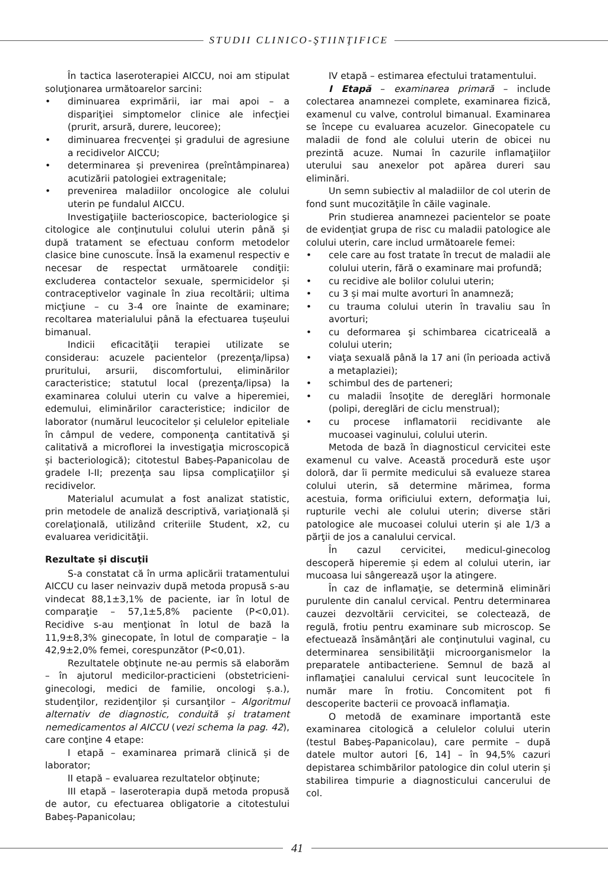STUDII CLINICO-ŞTIINŢIFICE
În tactica laseroterapiei AICCU, noi am stipulat soluţionarea următoarelor sarcini:
• diminuarea exprimării, iar mai apoi – a dispariţiei simptomelor clinice ale infecţiei (prurit, arsură, durere, leucoree);
• diminuarea frecvenţei și gradului de agresiune a recidivelor AICCU;
• determinarea și prevenirea (preîntâmpinarea) acutizării patologiei extragenitale;
• prevenirea maladiilor oncologice ale colului uterin pe fundalul AICCU.
Investigaţiile bacterioscopice, bacteriologice şi citologice ale conţinutului colului uterin până și după tratament se efectuau conform metodelor clasice bine cunoscute. Însă la examenul respectiv e necesar de respectat următoarele condiţii: excluderea contactelor sexuale, spermicidelor și contraceptivelor vaginale în ziua recoltării; ultima micţiune – cu 3-4 ore înainte de examinare; recoltarea materialului până la efectuarea tușeului bimanual.
Indicii eficacităţii terapiei utilizate se considerau: acuzele pacientelor (prezenţa/lipsa) pruritului, arsurii, discomfortului, eliminărilor caracteristice; statutul local (prezenţa/lipsa) la examinarea colului uterin cu valve a hiperemiei, edemului, eliminărilor caracteristice; indicilor de laborator (numărul leucocitelor și celulelor epiteliale în câmpul de vedere, componenţa cantitativă şi calitativă a microflorei la investigaţia microscopică și bacteriologică); citotestul Babeș-Papanicolau de gradele I-II; prezenţa sau lipsa complicaţiilor şi recidivelor.
Materialul acumulat a fost analizat statistic, prin metodele de analiză descriptivă, variaţională și corelaţională, utilizând criteriile Student, x2, cu evaluarea veridicităţii.
Rezultate și discuţii
S-a constatat că în urma aplicării tratamentului AICCU cu laser neinvaziv după metoda propusă s-au vindecat 88,1±3,1% de paciente, iar în lotul de comparaţie – 57,1±5,8% paciente (P<0,01). Recidive s-au menţionat în lotul de bază la 11,9±8,3% ginecopate, în lotul de comparaţie – la 42,9±2,0% femei, corespunzător (P<0,01).
Rezultatele obţinute ne-au permis să elaborăm – în ajutorul medicilor-practicieni (obstetricieni-ginecologi, medici de familie, oncologi ș.a.), studenţilor, rezidenţilor și cursanţilor – Algoritmul alternativ de diagnostic, conduită și tratament nemedicamentos al AICCU (vezi schema la pag. 42), care conţine 4 etape:
I etapă – examinarea primară clinică și de laborator;
II etapă – evaluarea rezultatelor obţinute;
III etapă – laseroterapia după metoda propusă de autor, cu efectuarea obligatorie a citotestului Babeș-Papanicolau;
IV etapă – estimarea efectului tratamentului.
I Etapă – examinarea primară – include colectarea anamnezei complete, examinarea fizică, examenul cu valve, controlul bimanual. Examinarea se începe cu evaluarea acuzelor. Ginecopatele cu maladii de fond ale colului uterin de obicei nu prezintă acuze. Numai în cazurile inflamaţiilor uterului sau anexelor pot apărea dureri sau eliminări.
Un semn subiectiv al maladiilor de col uterin de fond sunt mucozităţile în căile vaginale.
Prin studierea anamnezei pacientelor se poate de evidenţiat grupa de risc cu maladii patologice ale colului uterin, care includ următoarele femei:
• cele care au fost tratate în trecut de maladii ale colului uterin, fără o examinare mai profundă;
• cu recidive ale bolilor colului uterin;
• cu 3 și mai multe avorturi în anamneză;
• cu trauma colului uterin în travaliu sau în avorturi;
• cu deformarea şi schimbarea cicatriceală a colului uterin;
• viaţa sexuală până la 17 ani (în perioada activă a metaplaziei);
• schimbul des de parteneri;
• cu maladii însoţite de dereglări hormonale (polipi, dereglări de ciclu menstrual);
• cu procese inflamatorii recidivante ale mucoasei vaginului, colului uterin.
Metoda de bază în diagnosticul cervicitei este examenul cu valve. Această procedură este uşor doloră, dar îi permite medicului să evalueze starea colului uterin, să determine mărimea, forma acestuia, forma orificiului extern, deformaţia lui, rupturile vechi ale colului uterin; diverse stări patologice ale mucoasei colului uterin și ale 1/3 a părţii de jos a canalului cervical.
În cazul cervicitei, medicul-ginecolog descoperă hiperemie și edem al colului uterin, iar mucoasa lui sângerează uşor la atingere.
În caz de inflamaţie, se determină eliminări purulente din canalul cervical. Pentru determinarea cauzei dezvoltării cervicitei, se colectează, de regulă, frotiu pentru examinare sub microscop. Se efectuează însămânţări ale conţinutului vaginal, cu determinarea sensibilităţii microorganismelor la preparatele antibacteriene. Semnul de bază al inflamaţiei canalului cervical sunt leucocitele în număr mare în frotiu. Concomitent pot fi descoperite bacterii ce provoacă inflamaţia.
O metodă de examinare importantă este examinarea citologică a celulelor colului uterin (testul Babeş-Papanicolau), care permite – după datele multor autori [6, 14] – în 94,5% cazuri depistarea schimbărilor patologice din colul uterin și stabilirea timpurie a diagnosticului cancerului de col.
41